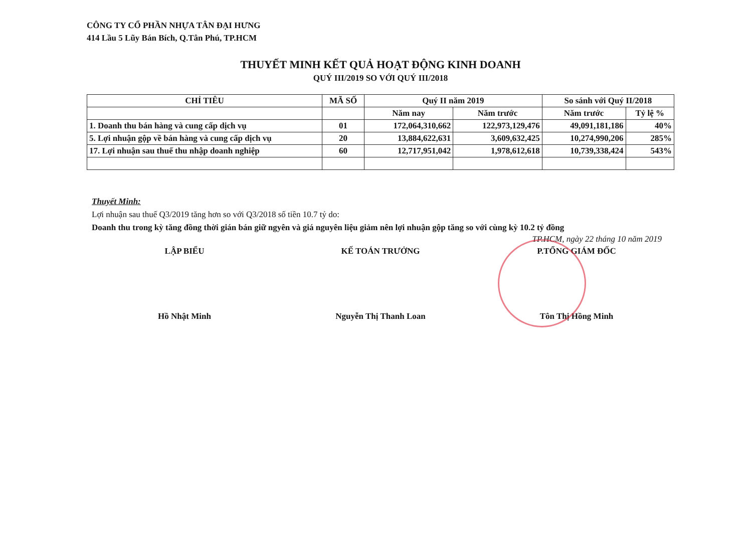CÔNG TY CỔ PHẦN NHỰA TÂN ĐẠI HƯNG
414 Lầu 5 Lũy Bán Bích, Q.Tân Phú, TP.HCM
THUYẾT MINH KẾT QUẢ HOẠT ĐỘNG KINH DOANH
QUÝ III/2019 SO VỚI QUÝ III/2018
| CHỈ TIÊU | MÃ SỐ | Quý II năm 2019 | | So sánh với Quý II/2018 | |
| --- | --- | --- | --- | --- | --- |
| | | Năm nay | Năm trước | Năm trước | Tỷ lệ % |
| 1. Doanh thu bán hàng và cung cấp dịch vụ | 01 | 172,064,310,662 | 122,973,129,476 | 49,091,181,186 | 40% |
| 5. Lợi nhuận gộp về bán hàng và cung cấp dịch vụ | 20 | 13,884,622,631 | 3,609,632,425 | 10,274,990,206 | 285% |
| 17. Lợi nhuận sau thuế thu nhập doanh nghiệp | 60 | 12,717,951,042 | 1,978,612,618 | 10,739,338,424 | 543% |
Thuyết Minh:
Lợi nhuận sau thuế Q3/2019 tăng hơn so với Q3/2018 số tiền 10.7 tỷ do:
Doanh thu trong kỳ tăng đồng thời gián bán giữ ngyên và giá nguyên liệu giảm nên lợi nhuận gộp tăng so với cùng kỳ 10.2 tỷ đồng
TP.HCM, ngày 22 tháng 10 năm 2019
LẬP BIỂU KẾ TOÁN TRƯỞNG P.TỔNG GIÁM ĐỐC
Hồ Nhật Minh Nguyễn Thị Thanh Loan Tôn Thị Hồng Minh